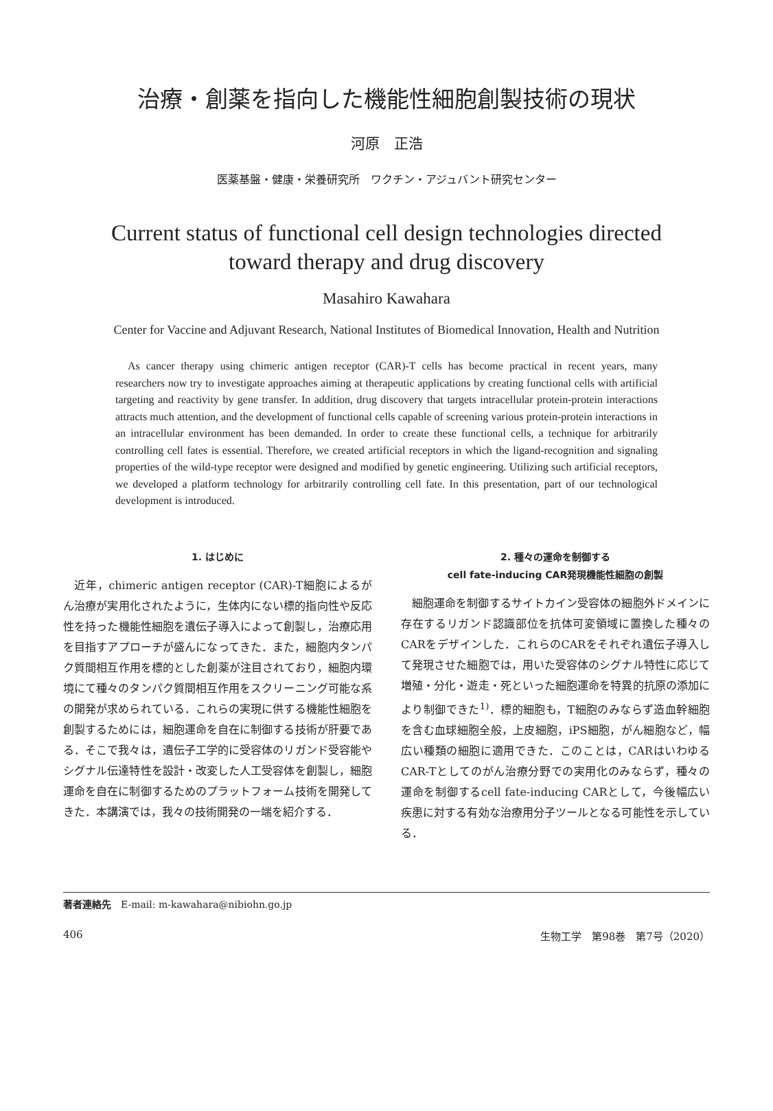治療・創薬を指向した機能性細胞創製技術の現状
河原　正浩
医薬基盤・健康・栄養研究所　ワクチン・アジュバント研究センター
Current status of functional cell design technologies directed
toward therapy and drug discovery
Masahiro Kawahara
Center for Vaccine and Adjuvant Research, National Institutes of Biomedical Innovation, Health and Nutrition
As cancer therapy using chimeric antigen receptor (CAR)-T cells has become practical in recent years, many researchers now try to investigate approaches aiming at therapeutic applications by creating functional cells with artificial targeting and reactivity by gene transfer. In addition, drug discovery that targets intracellular protein-protein interactions attracts much attention, and the development of functional cells capable of screening various protein-protein interactions in an intracellular environment has been demanded. In order to create these functional cells, a technique for arbitrarily controlling cell fates is essential. Therefore, we created artificial receptors in which the ligand-recognition and signaling properties of the wild-type receptor were designed and modified by genetic engineering. Utilizing such artificial receptors, we developed a platform technology for arbitrarily controlling cell fate. In this presentation, part of our technological development is introduced.
1. はじめに
近年，chimeric antigen receptor (CAR)-T細胞によるがん治療が実用化されたように，生体内にない標的指向性や反応性を持った機能性細胞を遺伝子導入によって創製し，治療応用を目指すアプローチが盛んになってきた．また，細胞内タンパク質間相互作用を標的とした創薬が注目されており，細胞内環境にて種々のタンパク質間相互作用をスクリーニング可能な系の開発が求められている．これらの実現に供する機能性細胞を創製するためには，細胞運命を自在に制御する技術が肝要である．そこで我々は，遺伝子工学的に受容体のリガンド受容能やシグナル伝達特性を設計・改変した人工受容体を創製し，細胞運命を自在に制御するためのプラットフォーム技術を開発してきた．本講演では，我々の技術開発の一端を紹介する．
2. 種々の運命を制御する
cell fate-inducing CAR発現機能性細胞の創製
細胞運命を制御するサイトカイン受容体の細胞外ドメインに存在するリガンド認識部位を抗体可変領域に置換した種々のCARをデザインした．これらのCARをそれぞれ遺伝子導入して発現させた細胞では，用いた受容体のシグナル特性に応じて増殖・分化・遊走・死といった細胞運命を特異的抗原の添加により制御できた<sup>1)</sup>．標的細胞も，T細胞のみならず造血幹細胞を含む血球細胞全般，上皮細胞，iPS細胞，がん細胞など，幅広い種類の細胞に適用できた．このことは，CARはいわゆるCAR-Tとしてのがん治療分野での実用化のみならず，種々の運命を制御するcell fate-inducing CARとして，今後幅広い疾患に対する有効な治療用分子ツールとなる可能性を示している．
著者連絡先　E-mail: m-kawahara@nibiohn.go.jp
406 生物工学　第98巻　第7号（2020）